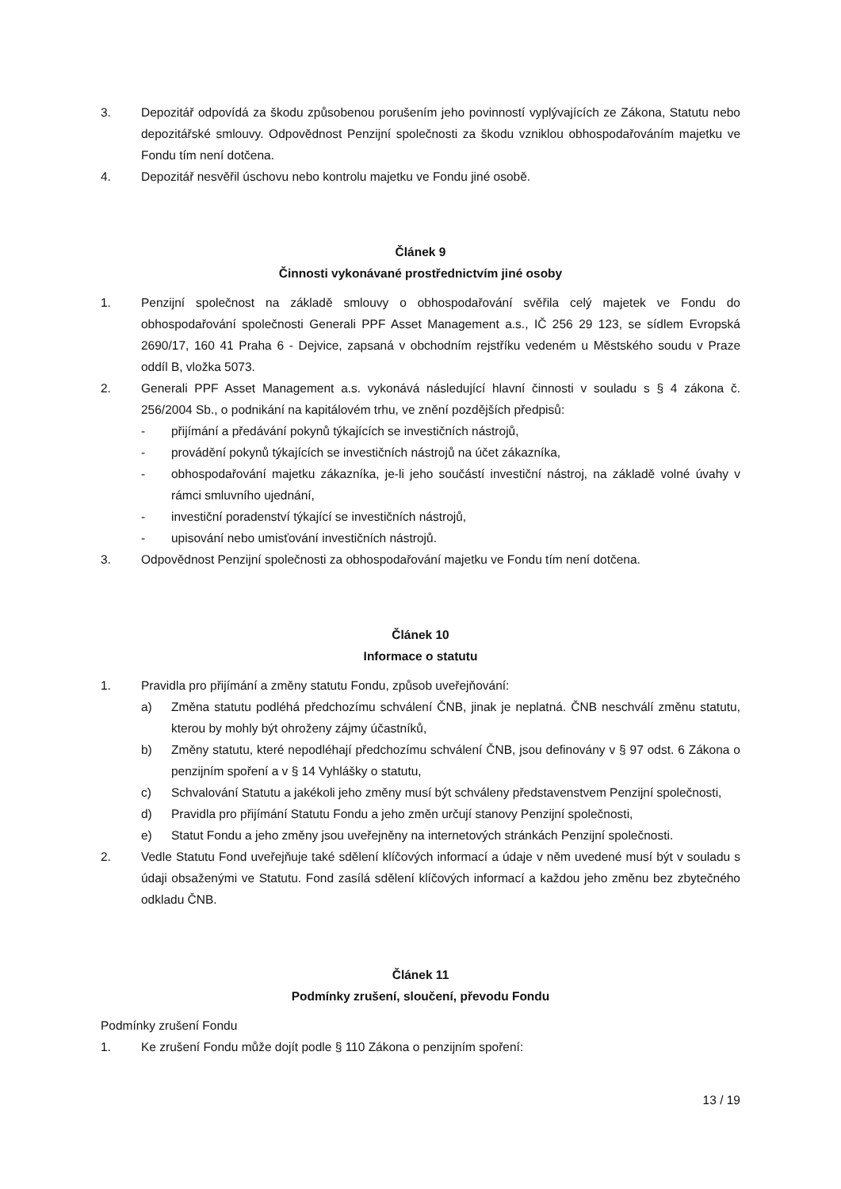3. Depozitář odpovídá za škodu způsobenou porušením jeho povinností vyplývajících ze Zákona, Statutu nebo depozitářské smlouvy. Odpovědnost Penzijní společnosti za škodu vzniklou obhospodařováním majetku ve Fondu tím není dotčena.
4. Depozitář nesvěřil úschovu nebo kontrolu majetku ve Fondu jiné osobě.
Článek 9
Činnosti vykonávané prostřednictvím jiné osoby
1. Penzijní společnost na základě smlouvy o obhospodařování svěřila celý majetek ve Fondu do obhospodařování společnosti Generali PPF Asset Management a.s., IČ 256 29 123, se sídlem Evropská 2690/17, 160 41 Praha 6 - Dejvice, zapsaná v obchodním rejstříku vedeném u Městského soudu v Praze oddíl B, vložka 5073.
2. Generali PPF Asset Management a.s. vykonává následující hlavní činnosti v souladu s § 4 zákona č. 256/2004 Sb., o podnikání na kapitálovém trhu, ve znění pozdějších předpisů:
- přijímání a předávání pokynů týkajících se investičních nástrojů,
- provádění pokynů týkajících se investičních nástrojů na účet zákazníka,
- obhospodařování majetku zákazníka, je-li jeho součástí investiční nástroj, na základě volné úvahy v rámci smluvního ujednání,
- investiční poradenství týkající se investičních nástrojů,
- upisování nebo umisťování investičních nástrojů.
3. Odpovědnost Penzijní společnosti za obhospodařování majetku ve Fondu tím není dotčena.
Článek 10
Informace o statutu
1. Pravidla pro přijímání a změny statutu Fondu, způsob uveřejňování:
a) Změna statutu podléhá předchozímu schválení ČNB, jinak je neplatná. ČNB neschválí změnu statutu, kterou by mohly být ohroženy zájmy účastníků,
b) Změny statutu, které nepodléhají předchozímu schválení ČNB, jsou definovány v § 97 odst. 6 Zákona o penzijním spoření a v § 14 Vyhlášky o statutu,
c) Schvalování Statutu a jakékoli jeho změny musí být schváleny představenstvem Penzijní společnosti,
d) Pravidla pro přijímání Statutu Fondu a jeho změn určují stanovy Penzijní společnosti,
e) Statut Fondu a jeho změny jsou uveřejněny na internetových stránkách Penzijní společnosti.
2. Vedle Statutu Fond uveřejňuje také sdělení klíčových informací a údaje v něm uvedené musí být v souladu s údaji obsaženými ve Statutu. Fond zasílá sdělení klíčových informací a každou jeho změnu bez zbytečného odkladu ČNB.
Článek 11
Podmínky zrušení, sloučení, převodu Fondu
Podmínky zrušení Fondu
1. Ke zrušení Fondu může dojít podle § 110 Zákona o penzijním spoření:
13 / 19